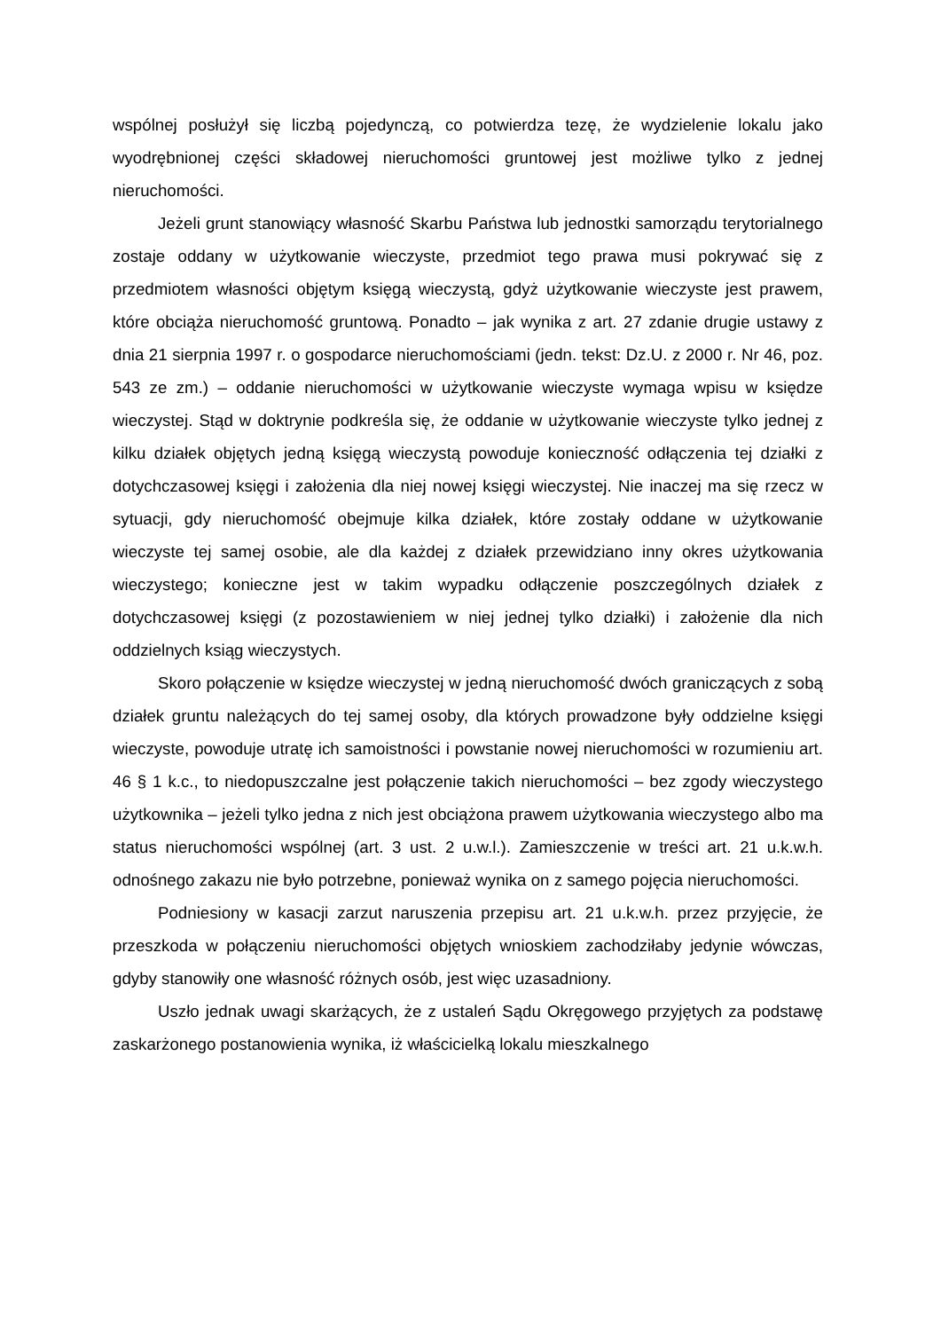wspólnej posłużył się liczbą pojedynczą, co potwierdza tezę, że wydzielenie lokalu jako wyodrębnionej części składowej nieruchomości gruntowej jest możliwe tylko z jednej nieruchomości.
Jeżeli grunt stanowiący własność Skarbu Państwa lub jednostki samorządu terytorialnego zostaje oddany w użytkowanie wieczyste, przedmiot tego prawa musi pokrywać się z przedmiotem własności objętym księgą wieczystą, gdyż użytkowanie wieczyste jest prawem, które obciąża nieruchomość gruntową. Ponadto – jak wynika z art. 27 zdanie drugie ustawy z dnia 21 sierpnia 1997 r. o gospodarce nieruchomościami (jedn. tekst: Dz.U. z 2000 r. Nr 46, poz. 543 ze zm.) – oddanie nieruchomości w użytkowanie wieczyste wymaga wpisu w księdze wieczystej. Stąd w doktrynie podkreśla się, że oddanie w użytkowanie wieczyste tylko jednej z kilku działek objętych jedną księgą wieczystą powoduje konieczność odłączenia tej działki z dotychczasowej księgi i założenia dla niej nowej księgi wieczystej. Nie inaczej ma się rzecz w sytuacji, gdy nieruchomość obejmuje kilka działek, które zostały oddane w użytkowanie wieczyste tej samej osobie, ale dla każdej z działek przewidziano inny okres użytkowania wieczystego; konieczne jest w takim wypadku odłączenie poszczególnych działek z dotychczasowej księgi (z pozostawieniem w niej jednej tylko działki) i założenie dla nich oddzielnych ksiąg wieczystych.
Skoro połączenie w księdze wieczystej w jedną nieruchomość dwóch graniczących z sobą działek gruntu należących do tej samej osoby, dla których prowadzone były oddzielne księgi wieczyste, powoduje utratę ich samoistności i powstanie nowej nieruchomości w rozumieniu art. 46 § 1 k.c., to niedopuszczalne jest połączenie takich nieruchomości – bez zgody wieczystego użytkownika – jeżeli tylko jedna z nich jest obciążona prawem użytkowania wieczystego albo ma status nieruchomości wspólnej (art. 3 ust. 2 u.w.l.). Zamieszczenie w treści art. 21 u.k.w.h. odnośnego zakazu nie było potrzebne, ponieważ wynika on z samego pojęcia nieruchomości.
Podniesiony w kasacji zarzut naruszenia przepisu art. 21 u.k.w.h. przez przyjęcie, że przeszkoda w połączeniu nieruchomości objętych wnioskiem zachodziłaby jedynie wówczas, gdyby stanowiły one własność różnych osób, jest więc uzasadniony.
Uszło jednak uwagi skarżących, że z ustaleń Sądu Okręgowego przyjętych za podstawę zaskarżonego postanowienia wynika, iż właścicielką lokalu mieszkalnego